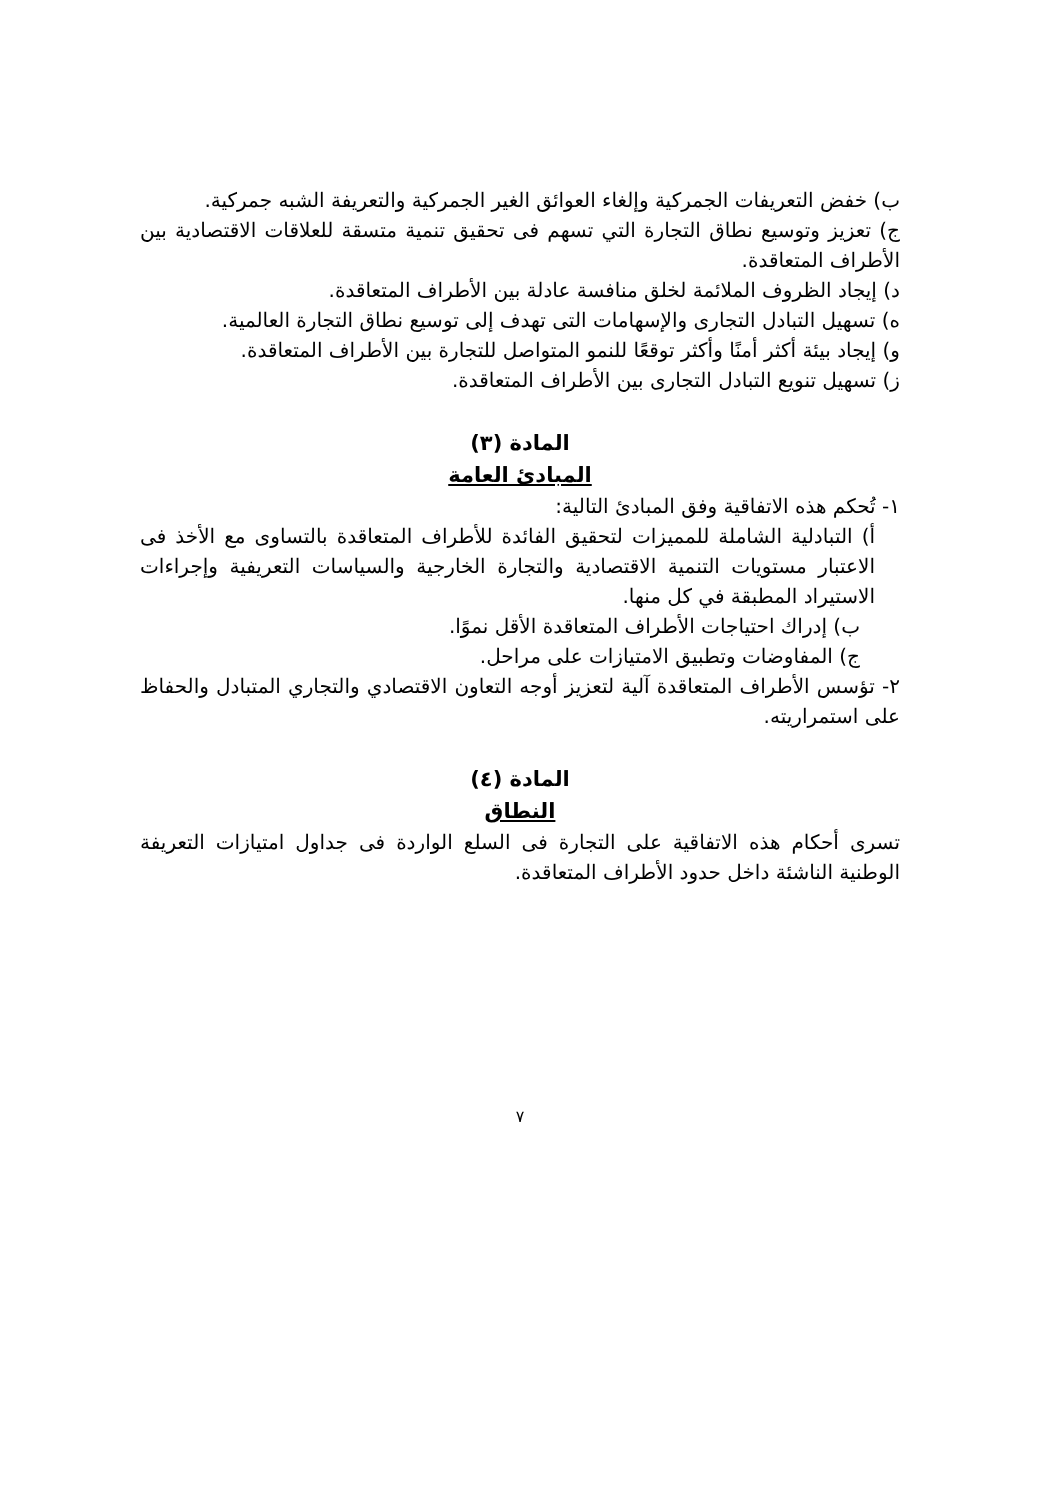ب) خفض التعريفات الجمركية وإلغاء العوائق الغير الجمركية والتعريفة الشبه جمركية.
ج) تعزيز وتوسيع نطاق التجارة التي تسهم فى تحقيق تنمية متسقة للعلاقات الاقتصادية بين الأطراف المتعاقدة.
د) إيجاد الظروف الملائمة لخلق منافسة عادلة بين الأطراف المتعاقدة.
ه) تسهيل التبادل التجارى والإسهامات التى تهدف إلى توسيع نطاق التجارة العالمية.
و) إيجاد بيئة أكثر أمنًا وأكثر توقعًا للنمو المتواصل للتجارة بين الأطراف المتعاقدة.
ز) تسهيل تنويع التبادل التجارى بين الأطراف المتعاقدة.
المادة (٣)
المبادئ العامة
١- تُحكم هذه الاتفاقية وفق المبادئ التالية:
أ) التبادلية الشاملة للمميزات لتحقيق الفائدة للأطراف المتعاقدة بالتساوى مع الأخذ فى الاعتبار مستويات التنمية الاقتصادية والتجارة الخارجية والسياسات التعريفية وإجراءات الاستيراد المطبقة في كل منها.
ب) إدراك احتياجات الأطراف المتعاقدة الأقل نموًا.
ج) المفاوضات وتطبيق الامتيازات على مراحل.
٢- تؤسس الأطراف المتعاقدة آلية لتعزيز أوجه التعاون الاقتصادي والتجاري المتبادل والحفاظ على استمراريته.
المادة (٤)
النطاق
تسرى أحكام هذه الاتفاقية على التجارة فى السلع الواردة فى جداول امتيازات التعريفة الوطنية الناشئة داخل حدود الأطراف المتعاقدة.
٧